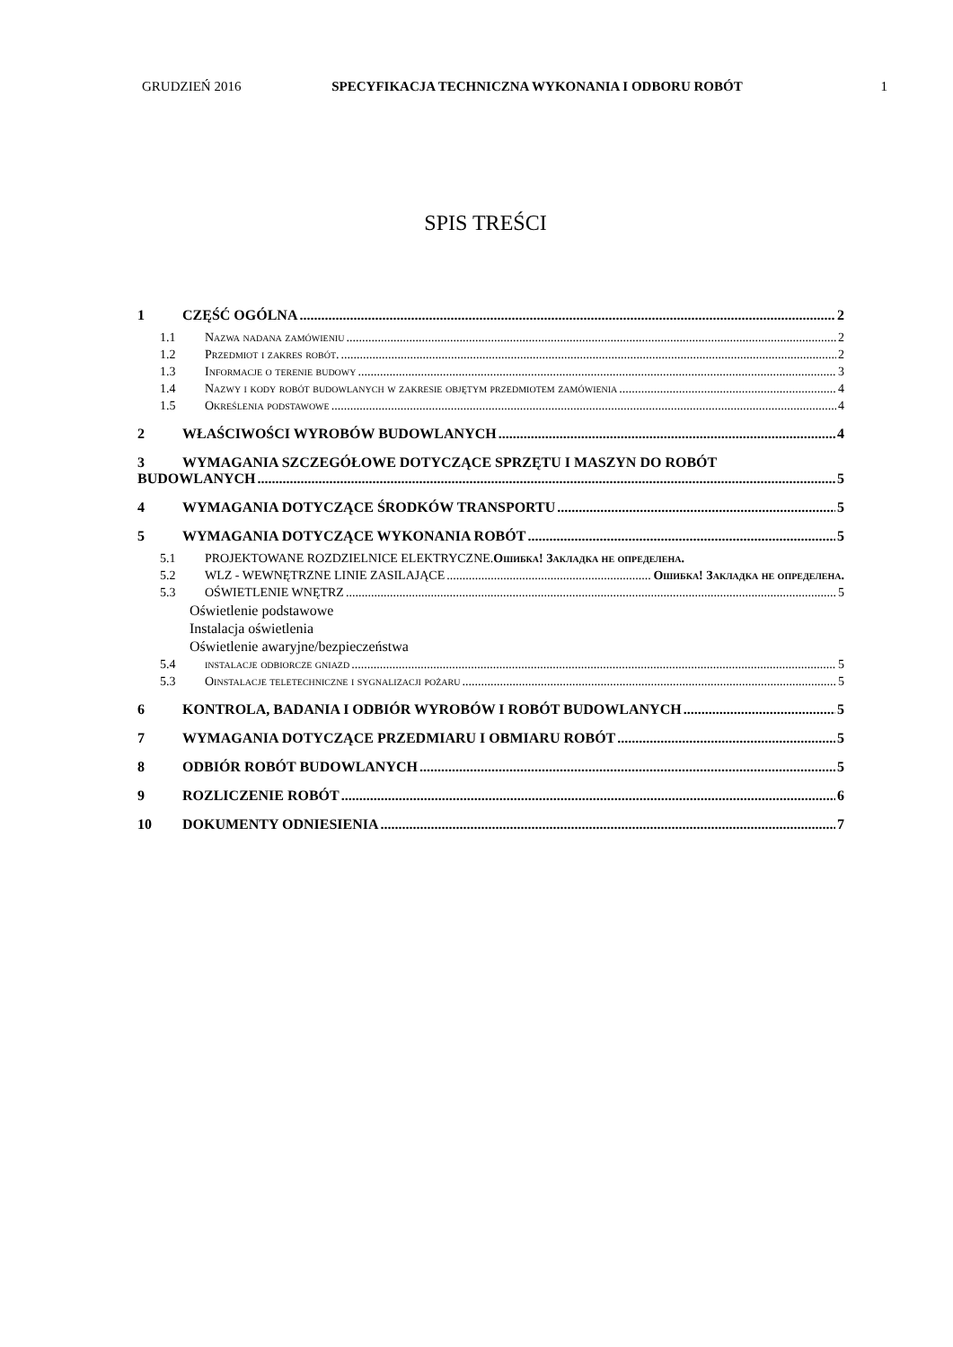GRUDZIEŃ 2016 SPECYFIKACJA TECHNICZNA WYKONANIA I ODBORU ROBÓT 1
SPIS TREŚCI
1 CZĘŚĆ OGÓLNA 2
1.1 Nazwa nadana zamówieniu 2
1.2 Przedmiot i zakres robót. 2
1.3 Informacje o terenie budowy 3
1.4 Nazwy i kody robót budowlanych w zakresie objętym przedmiotem zamówienia 4
1.5 Określenia podstawowe 4
2 WŁAŚCIWOŚCI WYROBÓW BUDOWLANYCH 4
3 WYMAGANIA SZCZEGÓŁOWE DOTYCZĄCE SPRZĘTU I MASZYN DO ROBÓT
BUDOWLANYCH 5
4 WYMAGANIA DOTYCZĄCE ŚRODKÓW TRANSPORTU 5
5 WYMAGANIA DOTYCZĄCE WYKONANIA ROBÓT 5
5.1 PROJEKTOWANE ROZDZIELNICE ELEKTRYCZNE. Ошибка! Закладка не определена.
5.2 WLZ - WEWNĘTRZNE LINIE ZASILAJĄCE Ошибка! Закладка не определена.
5.3 OŚWIETLENIE WNĘTRZ 5
Oświetlenie podstawowe
Instalacja oświetlenia
Oświetlenie awaryjne/bezpieczeństwa
5.4 instalacje odbiorcze gniazd 5
5.3 Oinstalacje teletechniczne i sygnalizacji pożaru 5
6 KONTROLA, BADANIA I ODBIÓR WYROBÓW I ROBÓT BUDOWLANYCH 5
7 WYMAGANIA DOTYCZĄCE PRZEDMIARU I OBMIARU ROBÓT 5
8 ODBIÓR ROBÓT BUDOWLANYCH 5
9 ROZLICZENIE ROBÓT 6
10 DOKUMENTY ODNIESIENIA 7